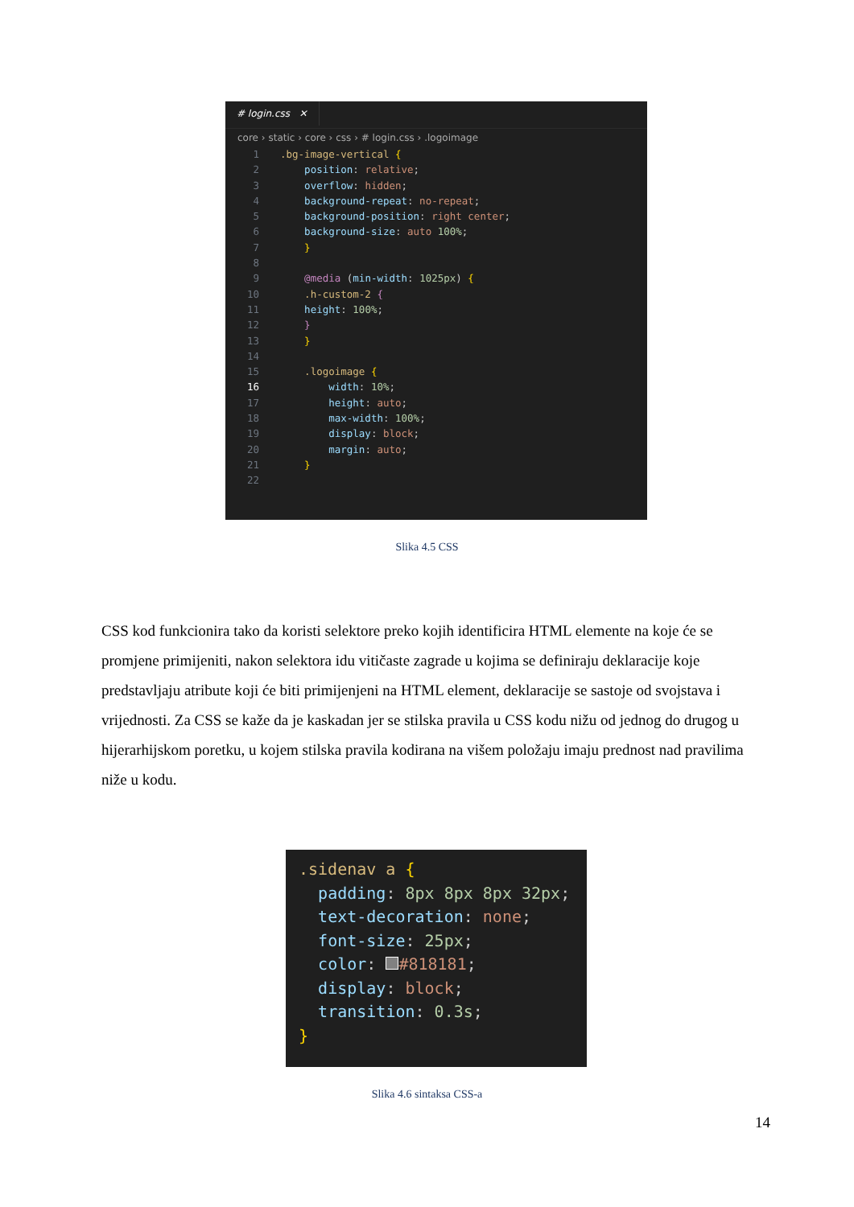# login.css ✕
core › static › core › css › # login.css › .logoimage
1.bg-image-vertical {
2 position: relative;
3 overflow: hidden;
4 background-repeat: no-repeat;
5 background-position: right center;
6 background-size: auto 100%;
7 }
8
9 @media (min-width: 1025px) {
10 .h-custom-2 {
11 height: 100%;
12 }
13 }
14
15 .logoimage {
16 width: 10%;
17 height: auto;
18 max-width: 100%;
19 display: block;
20 margin: auto;
21 }
22
Slika 4.5 CSS
CSS kod funkcionira tako da koristi selektore preko kojih identificira HTML elemente na koje će se promjene primijeniti, nakon selektora idu vitičaste zagrade u kojima se definiraju deklaracije koje predstavljaju atribute koji će biti primijenjeni na HTML element, deklaracije se sastoje od svojstava i vrijednosti. Za CSS se kaže da je kaskadan jer se stilska pravila u CSS kodu nižu od jednog do drugog u hijerarhijskom poretku, u kojem stilska pravila kodirana na višem položaju imaju prednost nad pravilima niže u kodu.
.sidenav a { padding: 8px 8px 8px 32px; text-decoration: none; font-size: 25px; color: #818181; display: block; transition: 0.3s; }
Slika 4.6 sintaksa CSS-a
14